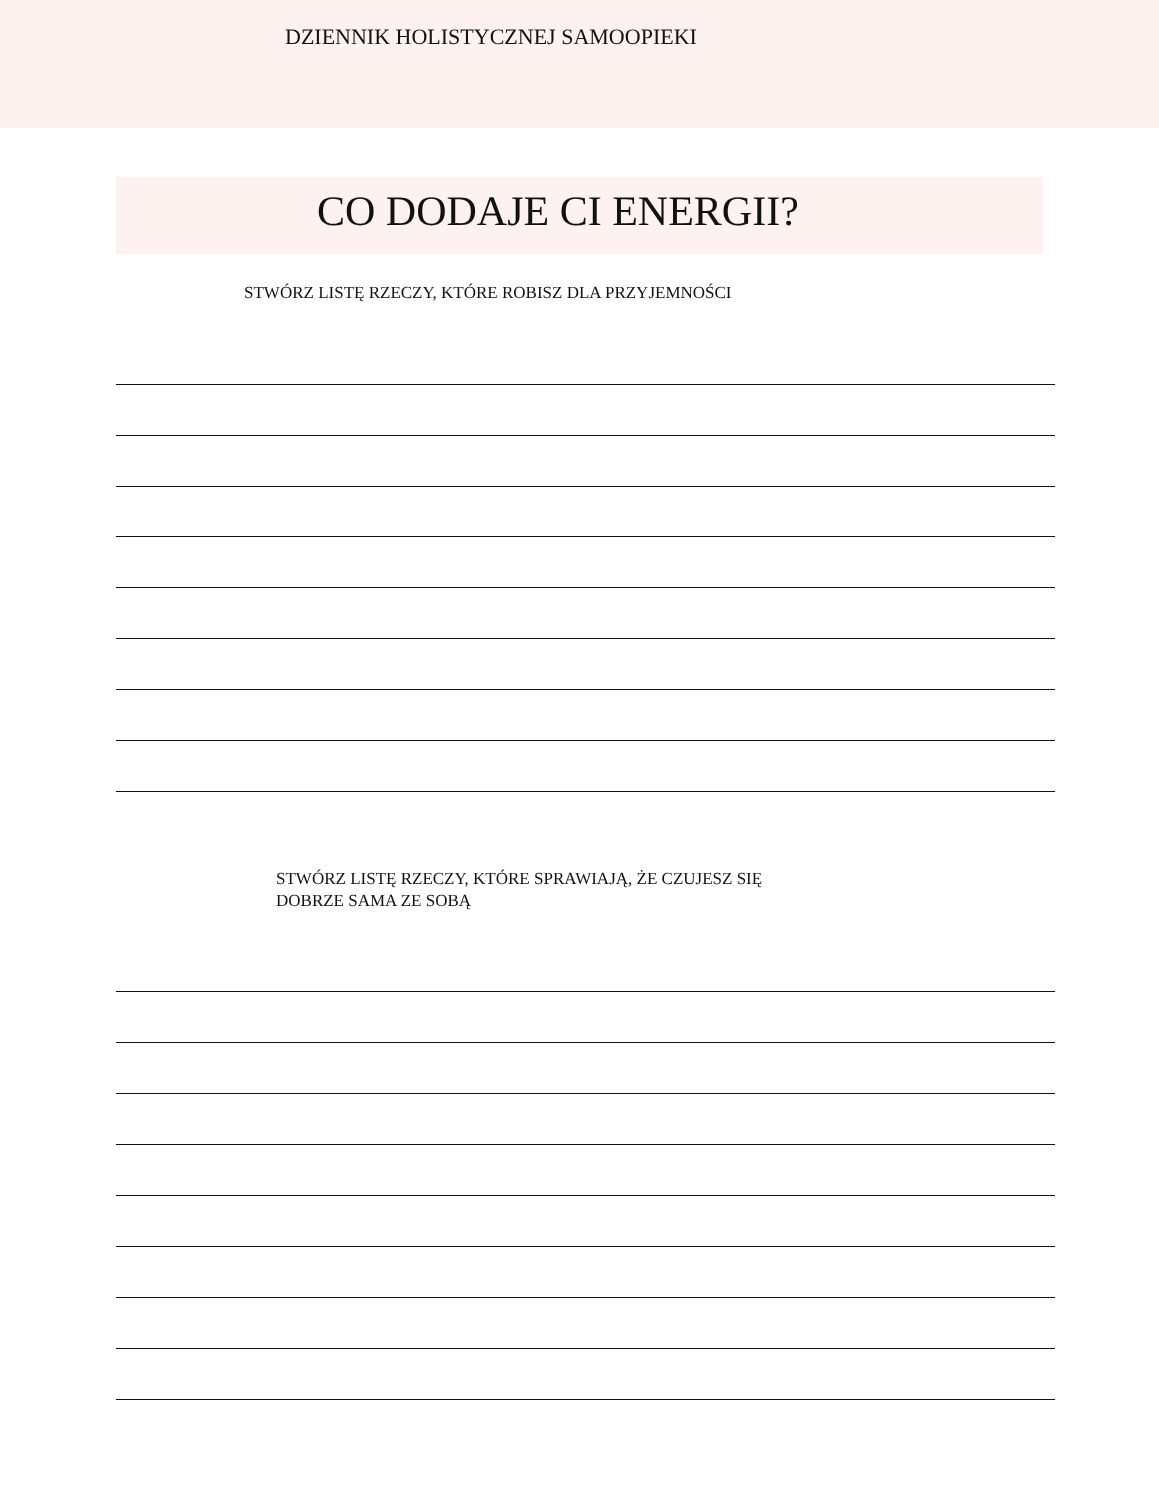DZIENNIK HOLISTYCZNEJ SAMOOPIEKI
CO DODAJE CI ENERGII?
STWÓRZ LISTĘ RZECZY, KTÓRE ROBISZ DLA PRZYJEMNOŚCI
STWÓRZ LISTĘ RZECZY, KTÓRE SPRAWIAJĄ, ŻE CZUJESZ SIĘ
DOBRZE SAMA ZE SOBĄ